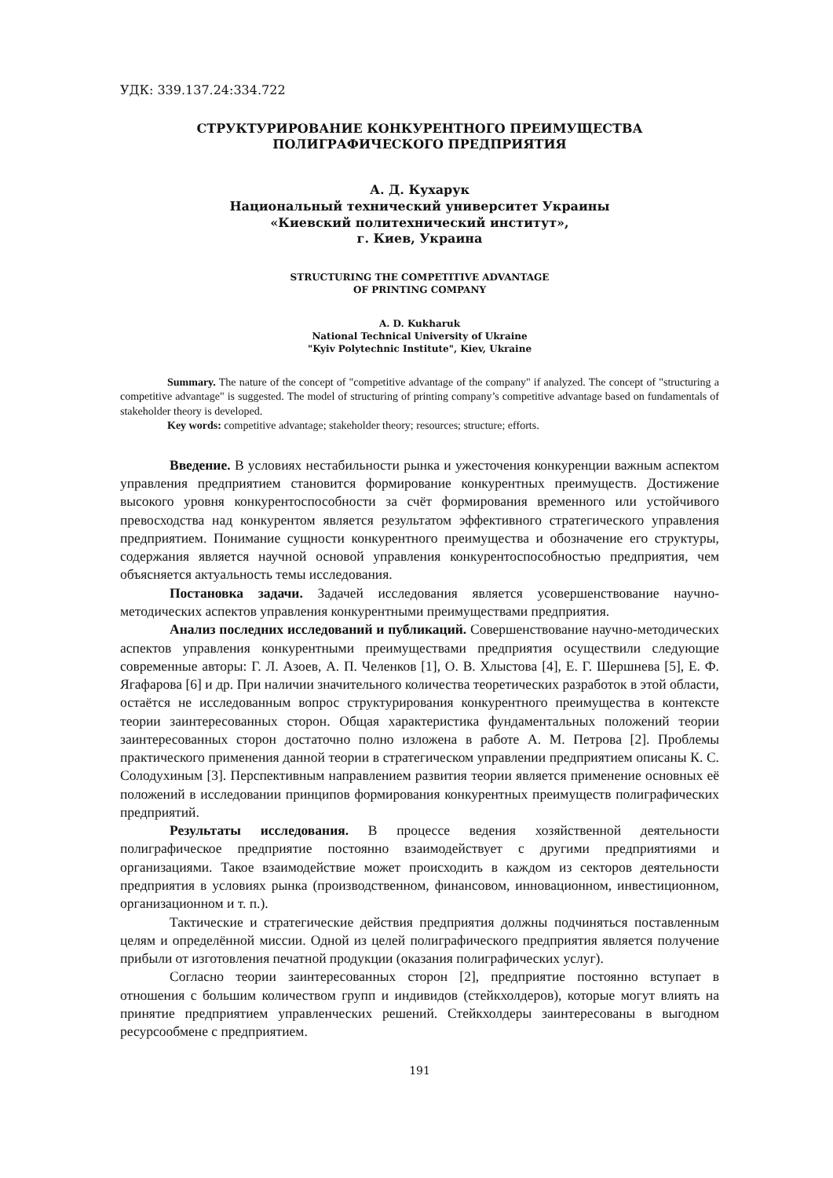УДК: 339.137.24:334.722
СТРУКТУРИРОВАНИЕ КОНКУРЕНТНОГО ПРЕИМУЩЕСТВА
ПОЛИГРАФИЧЕСКОГО ПРЕДПРИЯТИЯ
А. Д. Кухарук
Национальный технический университет Украины
«Киевский политехнический институт»,
г. Киев, Украина
STRUCTURING THE COMPETITIVE ADVANTAGE
OF PRINTING COMPANY
A. D. Kukharuk
National Technical University of Ukraine
"Kyiv Polytechnic Institute", Kiev, Ukraine
Summary. The nature of the concept of "competitive advantage of the company" if analyzed. The concept of "structuring a competitive advantage" is suggested. The model of structuring of printing company’s competitive advantage based on fundamentals of stakeholder theory is developed.
Key words: competitive advantage; stakeholder theory; resources; structure; efforts.
Введение. В условиях нестабильности рынка и ужесточения конкуренции важным аспектом управления предприятием становится формирование конкурентных преимуществ. Достижение высокого уровня конкурентоспособности за счёт формирования временного или устойчивого превосходства над конкурентом является результатом эффективного стратегического управления предприятием. Понимание сущности конкурентного преимущества и обозначение его структуры, содержания является научной основой управления конкурентоспособностью предприятия, чем объясняется актуальность темы исследования.
Постановка задачи. Задачей исследования является усовершенствование научно-методических аспектов управления конкурентными преимуществами предприятия.
Анализ последних исследований и публикаций. Совершенствование научно-методических аспектов управления конкурентными преимуществами предприятия осуществили следующие современные авторы: Г. Л. Азоев, А. П. Челенков [1], О. В. Хлыстова [4], Е. Г. Шершнева [5], Е. Ф. Ягафарова [6] и др. При наличии значительного количества теоретических разработок в этой области, остаётся не исследованным вопрос структурирования конкурентного преимущества в контексте теории заинтересованных сторон. Общая характеристика фундаментальных положений теории заинтересованных сторон достаточно полно изложена в работе А. М. Петрова [2]. Проблемы практического применения данной теории в стратегическом управлении предприятием описаны К. С. Солодухиным [3]. Перспективным направлением развития теории является применение основных её положений в исследовании принципов формирования конкурентных преимуществ полиграфических предприятий.
Результаты исследования. В процессе ведения хозяйственной деятельности полиграфическое предприятие постоянно взаимодействует с другими предприятиями и организациями. Такое взаимодействие может происходить в каждом из секторов деятельности предприятия в условиях рынка (производственном, финансовом, инновационном, инвестиционном, организационном и т. п.).
Тактические и стратегические действия предприятия должны подчиняться поставленным целям и определённой миссии. Одной из целей полиграфического предприятия является получение прибыли от изготовления печатной продукции (оказания полиграфических услуг).
Согласно теории заинтересованных сторон [2], предприятие постоянно вступает в отношения с большим количеством групп и индивидов (стейкхолдеров), которые могут влиять на принятие предприятием управленческих решений. Стейкхолдеры заинтересованы в выгодном ресурсообмене с предприятием.
191